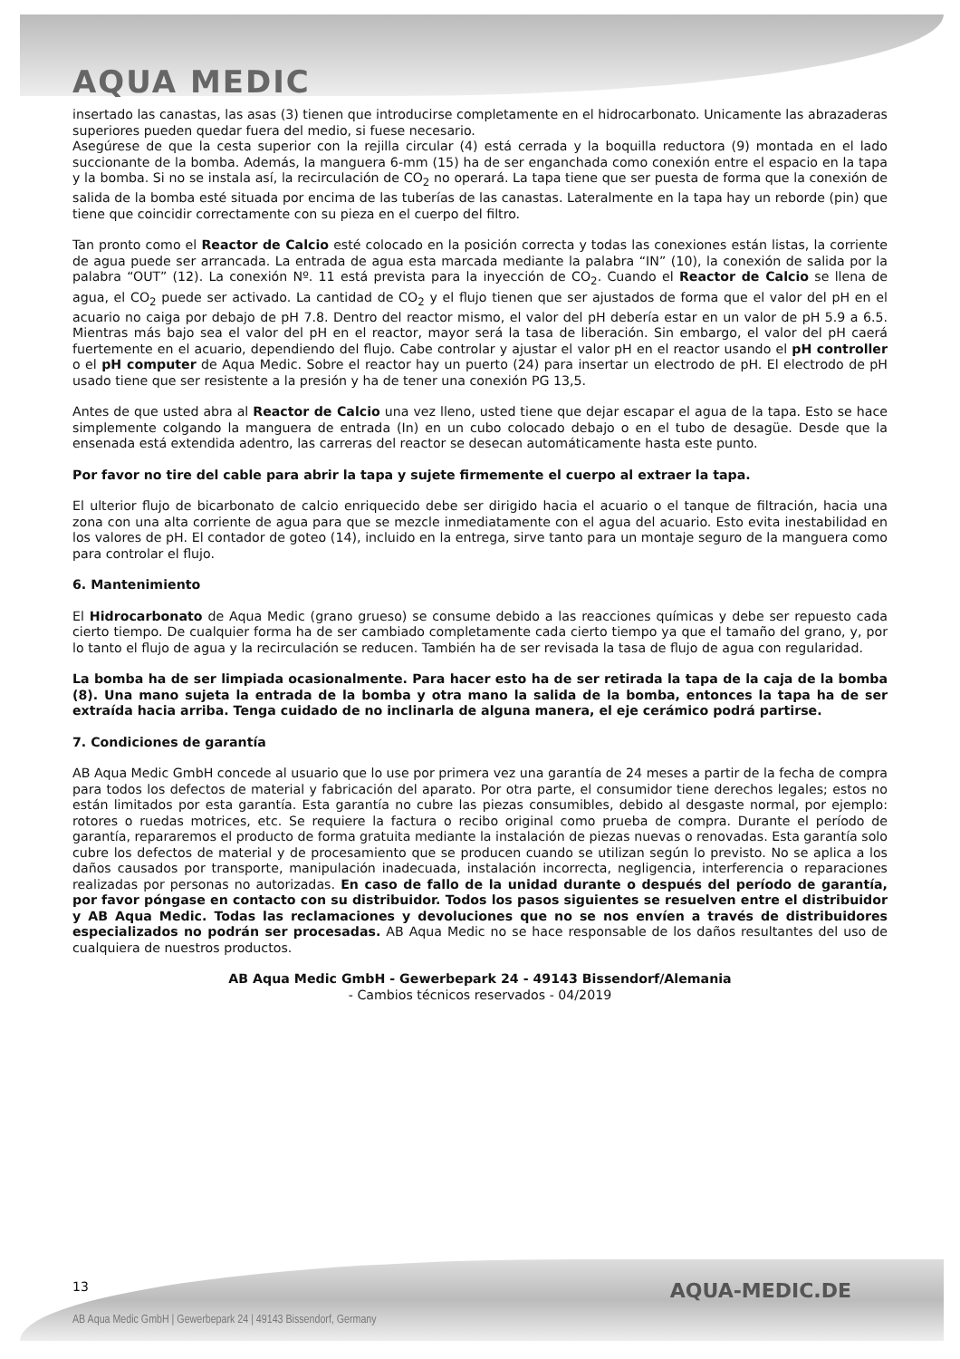AQUA MEDIC
insertado las canastas, las asas (3) tienen que introducirse completamente en el hidrocarbonato. Unicamente las abrazaderas superiores pueden quedar fuera del medio, si fuese necesario.
Asegúrese de que la cesta superior con la rejilla circular (4) está cerrada y la boquilla reductora (9) montada en el lado succionante de la bomba. Además, la manguera 6-mm (15) ha de ser enganchada como conexión entre el espacio en la tapa y la bomba. Si no se instala así, la recirculación de CO<sub>2</sub> no operará. La tapa tiene que ser puesta de forma que la conexión de salida de la bomba esté situada por encima de las tuberías de las canastas. Lateralmente en la tapa hay un reborde (pin) que tiene que coincidir correctamente con su pieza en el cuerpo del filtro.
Tan pronto como el Reactor de Calcio esté colocado en la posición correcta y todas las conexiones están listas, la corriente de agua puede ser arrancada. La entrada de agua esta marcada mediante la palabra “IN” (10), la conexión de salida por la palabra “OUT” (12). La conexión Nº. 11 está prevista para la inyección de CO<sub>2</sub>. Cuando el Reactor de Calcio se llena de agua, el CO<sub>2</sub> puede ser activado. La cantidad de CO<sub>2</sub> y el flujo tienen que ser ajustados de forma que el valor del pH en el acuario no caiga por debajo de pH 7.8. Dentro del reactor mismo, el valor del pH debería estar en un valor de pH 5.9 a 6.5. Mientras más bajo sea el valor del pH en el reactor, mayor será la tasa de liberación. Sin embargo, el valor del pH caerá fuertemente en el acuario, dependiendo del flujo. Cabe controlar y ajustar el valor pH en el reactor usando el pH controller o el pH computer de Aqua Medic. Sobre el reactor hay un puerto (24) para insertar un electrodo de pH. El electrodo de pH usado tiene que ser resistente a la presión y ha de tener una conexión PG 13,5.
Antes de que usted abra al Reactor de Calcio una vez lleno, usted tiene que dejar escapar el agua de la tapa. Esto se hace simplemente colgando la manguera de entrada (In) en un cubo colocado debajo o en el tubo de desagüe. Desde que la ensenada está extendida adentro, las carreras del reactor se desecan automáticamente hasta este punto.
Por favor no tire del cable para abrir la tapa y sujete firmemente el cuerpo al extraer la tapa.
El ulterior flujo de bicarbonato de calcio enriquecido debe ser dirigido hacia el acuario o el tanque de filtración, hacia una zona con una alta corriente de agua para que se mezcle inmediatamente con el agua del acuario. Esto evita inestabilidad en los valores de pH. El contador de goteo (14), incluido en la entrega, sirve tanto para un montaje seguro de la manguera como para controlar el flujo.
6. Mantenimiento
El Hidrocarbonato de Aqua Medic (grano grueso) se consume debido a las reacciones químicas y debe ser repuesto cada cierto tiempo. De cualquier forma ha de ser cambiado completamente cada cierto tiempo ya que el tamaño del grano, y, por lo tanto el flujo de agua y la recirculación se reducen. También ha de ser revisada la tasa de flujo de agua con regularidad.
La bomba ha de ser limpiada ocasionalmente. Para hacer esto ha de ser retirada la tapa de la caja de la bomba (8). Una mano sujeta la entrada de la bomba y otra mano la salida de la bomba, entonces la tapa ha de ser extraída hacia arriba. Tenga cuidado de no inclinarla de alguna manera, el eje cerámico podrá partirse.
7. Condiciones de garantía
AB Aqua Medic GmbH concede al usuario que lo use por primera vez una garantía de 24 meses a partir de la fecha de compra para todos los defectos de material y fabricación del aparato. Por otra parte, el consumidor tiene derechos legales; estos no están limitados por esta garantía. Esta garantía no cubre las piezas consumibles, debido al desgaste normal, por ejemplo: rotores o ruedas motrices, etc. Se requiere la factura o recibo original como prueba de compra. Durante el período de garantía, repararemos el producto de forma gratuita mediante la instalación de piezas nuevas o renovadas. Esta garantía solo cubre los defectos de material y de procesamiento que se producen cuando se utilizan según lo previsto. No se aplica a los daños causados por transporte, manipulación inadecuada, instalación incorrecta, negligencia, interferencia o reparaciones realizadas por personas no autorizadas. En caso de fallo de la unidad durante o después del período de garantía, por favor póngase en contacto con su distribuidor. Todos los pasos siguientes se resuelven entre el distribuidor y AB Aqua Medic. Todas las reclamaciones y devoluciones que no se nos envíen a través de distribuidores especializados no podrán ser procesadas. AB Aqua Medic no se hace responsable de los daños resultantes del uso de cualquiera de nuestros productos.
AB Aqua Medic GmbH - Gewerbepark 24 - 49143 Bissendorf/Alemania
- Cambios técnicos reservados - 04/2019
13 AQUA-MEDIC.DE
AB Aqua Medic GmbH | Gewerbepark 24 | 49143 Bissendorf, Germany